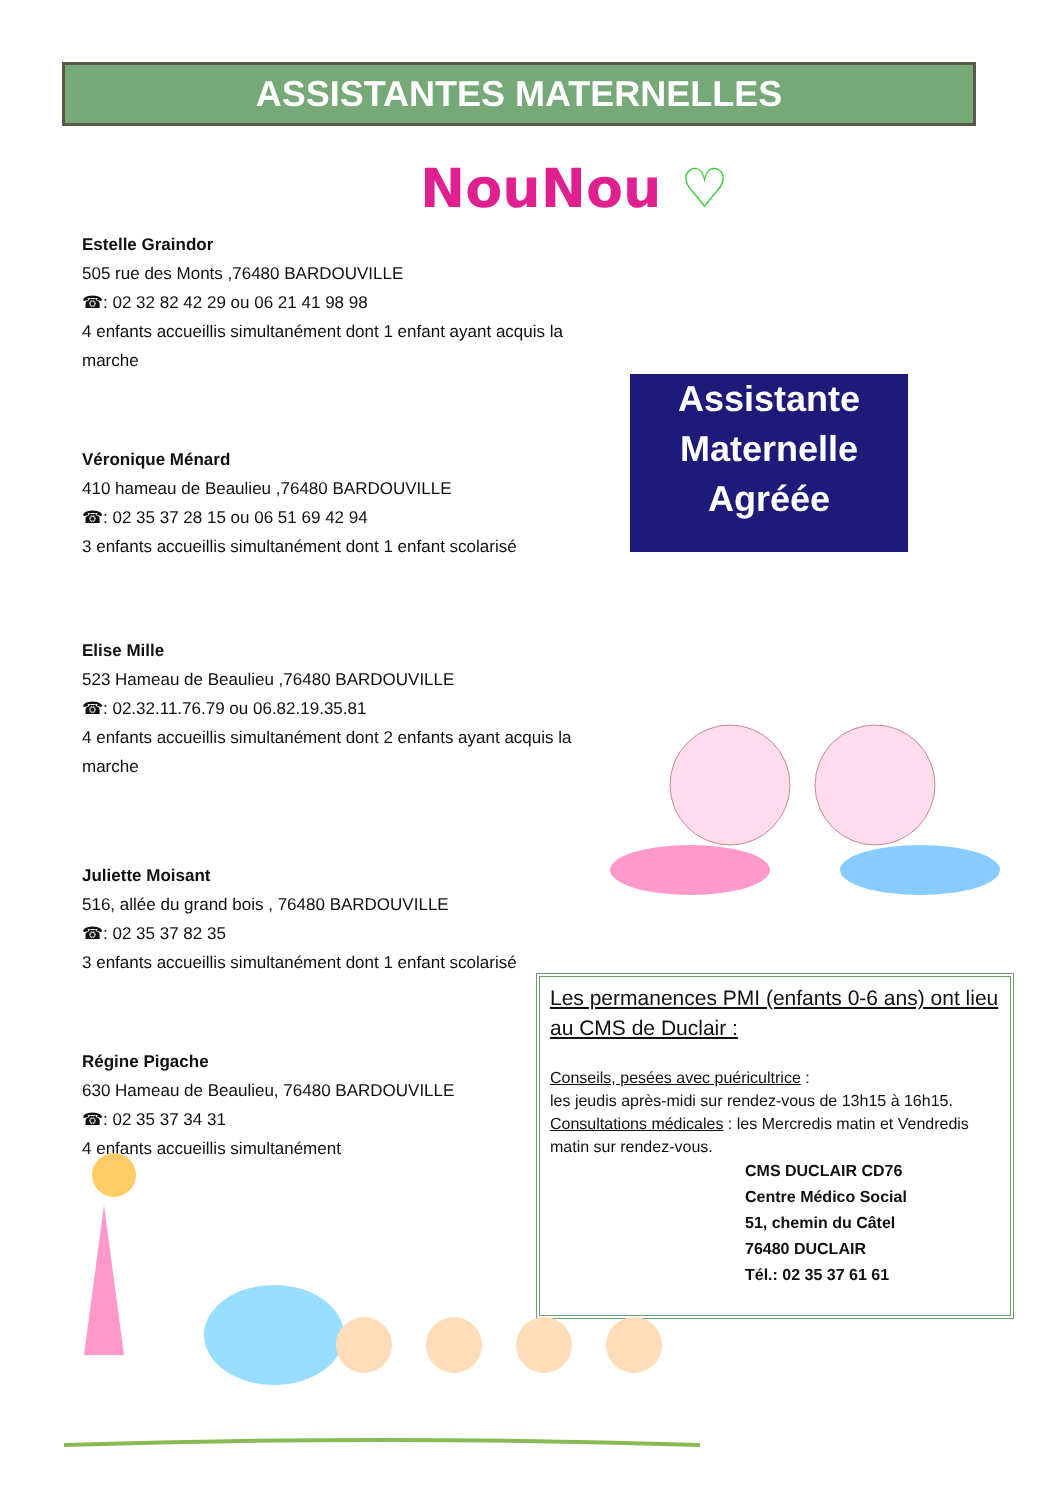ASSISTANTES MATERNELLES
NouNou ♡
Estelle Graindor
505 rue des Monts ,76480 BARDOUVILLE
☎: 02 32 82 42 29 ou 06 21 41 98 98
4 enfants accueillis simultanément dont 1 enfant ayant acquis la marche
Véronique Ménard
410 hameau de Beaulieu ,76480 BARDOUVILLE
☎: 02 35 37 28 15 ou 06 51 69 42 94
3 enfants accueillis simultanément dont 1 enfant scolarisé
Elise Mille
523 Hameau de Beaulieu ,76480 BARDOUVILLE
☎: 02.32.11.76.79 ou 06.82.19.35.81
4 enfants accueillis simultanément dont 2 enfants ayant acquis la marche
Juliette Moisant
516, allée du grand bois , 76480 BARDOUVILLE
☎: 02 35 37 82 35
3 enfants accueillis simultanément dont 1 enfant scolarisé
Régine Pigache
630 Hameau de Beaulieu, 76480 BARDOUVILLE
☎: 02 35 37 34 31
4 enfants accueillis simultanément
Assistante
Maternelle
Agréée
Les permanences PMI (enfants 0-6 ans) ont lieu au CMS de Duclair :
Conseils, pesées avec puéricultrice :
les jeudis après-midi sur rendez-vous de 13h15 à 16h15.
Consultations médicales : les Mercredis matin et Vendredis matin sur rendez-vous.
CMS DUCLAIR CD76
Centre Médico Social
51, chemin du Câtel
76480 DUCLAIR
Tél.: 02 35 37 61 61